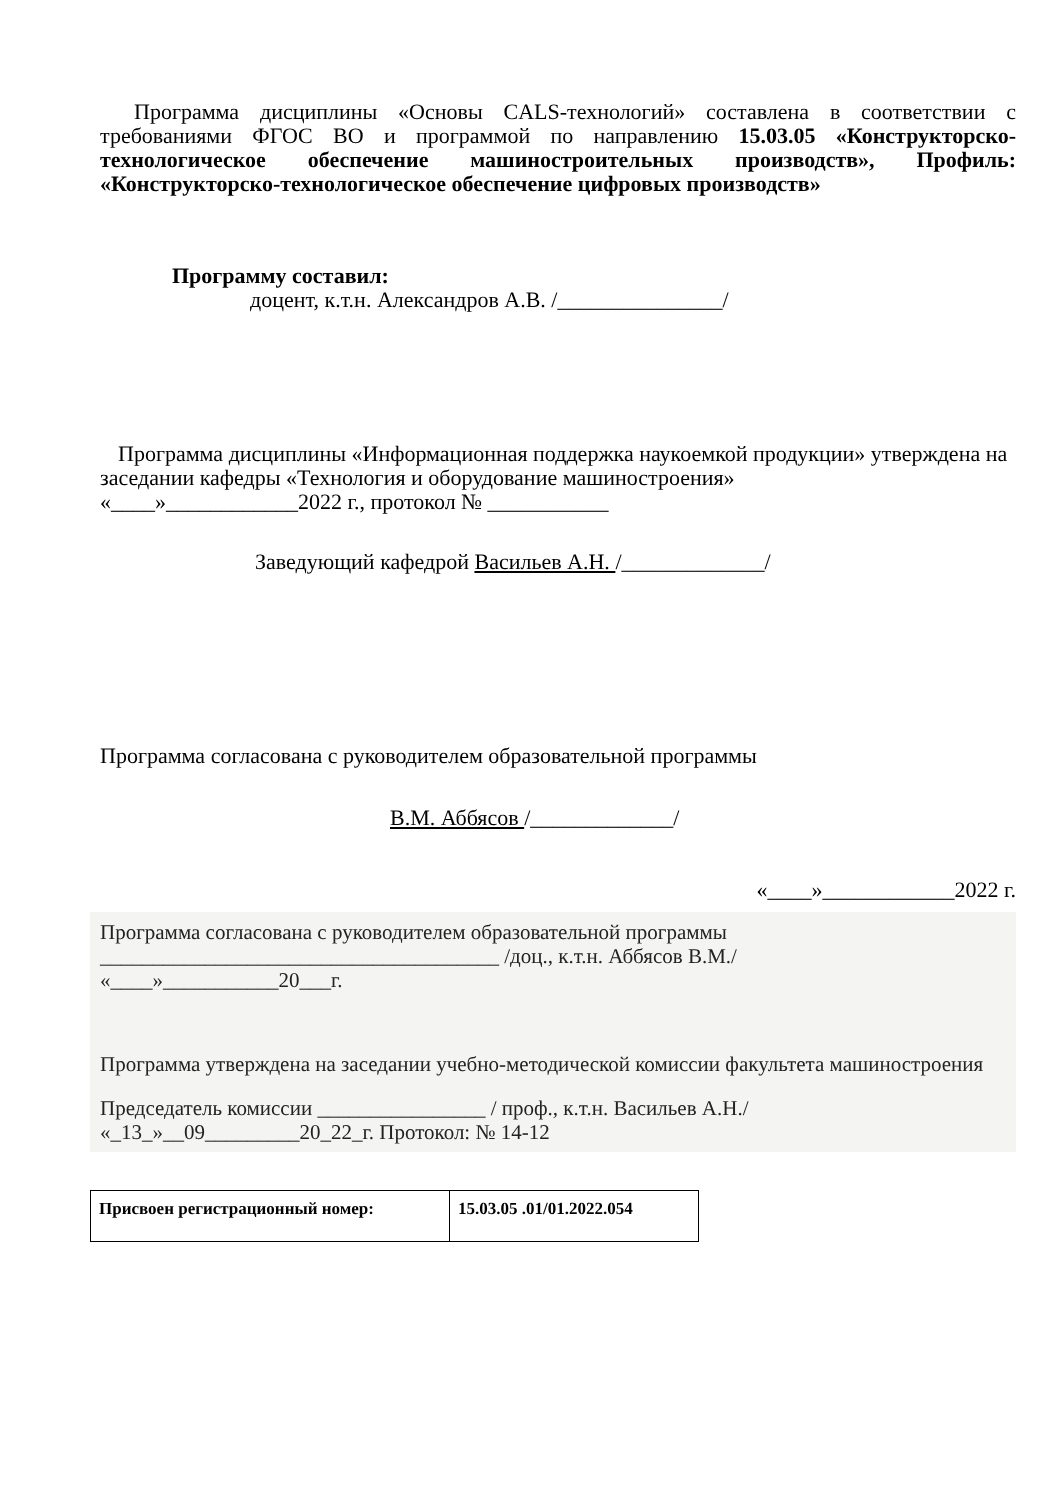Программа дисциплины «Основы CALS-технологий» составлена в соответствии с требованиями ФГОС ВО и программой по направлению 15.03.05 «Конструкторско-технологическое обеспечение машиностроительных производств», Профиль: «Конструкторско-технологическое обеспечение цифровых производств»
Программу составил:
доцент, к.т.н. Александров А.В. /_______________/
Программа дисциплины «Информационная поддержка наукоемкой продукции» утверждена на заседании кафедры «Технология и оборудование машиностроения»
«____»____________2022 г., протокол № ___________
Заведующий кафедрой Васильев А.Н. /_____________/
Программа согласована с руководителем образовательной программы
В.М. Аббясов /_____________/
«____»____________2022 г.
Программа согласована с руководителем образовательной программы
______________________________________ /доц., к.т.н. Аббясов В.М./
«____»___________20___г.
Программа утверждена на заседании учебно-методической комиссии факультета машиностроения
Председатель комиссии ________________ / проф., к.т.н. Васильев А.Н./
«_13_»__09_________20_22_г. Протокол: № 14-12
| Присвоен регистрационный номер: | 15.03.05 .01/01.2022.054 |